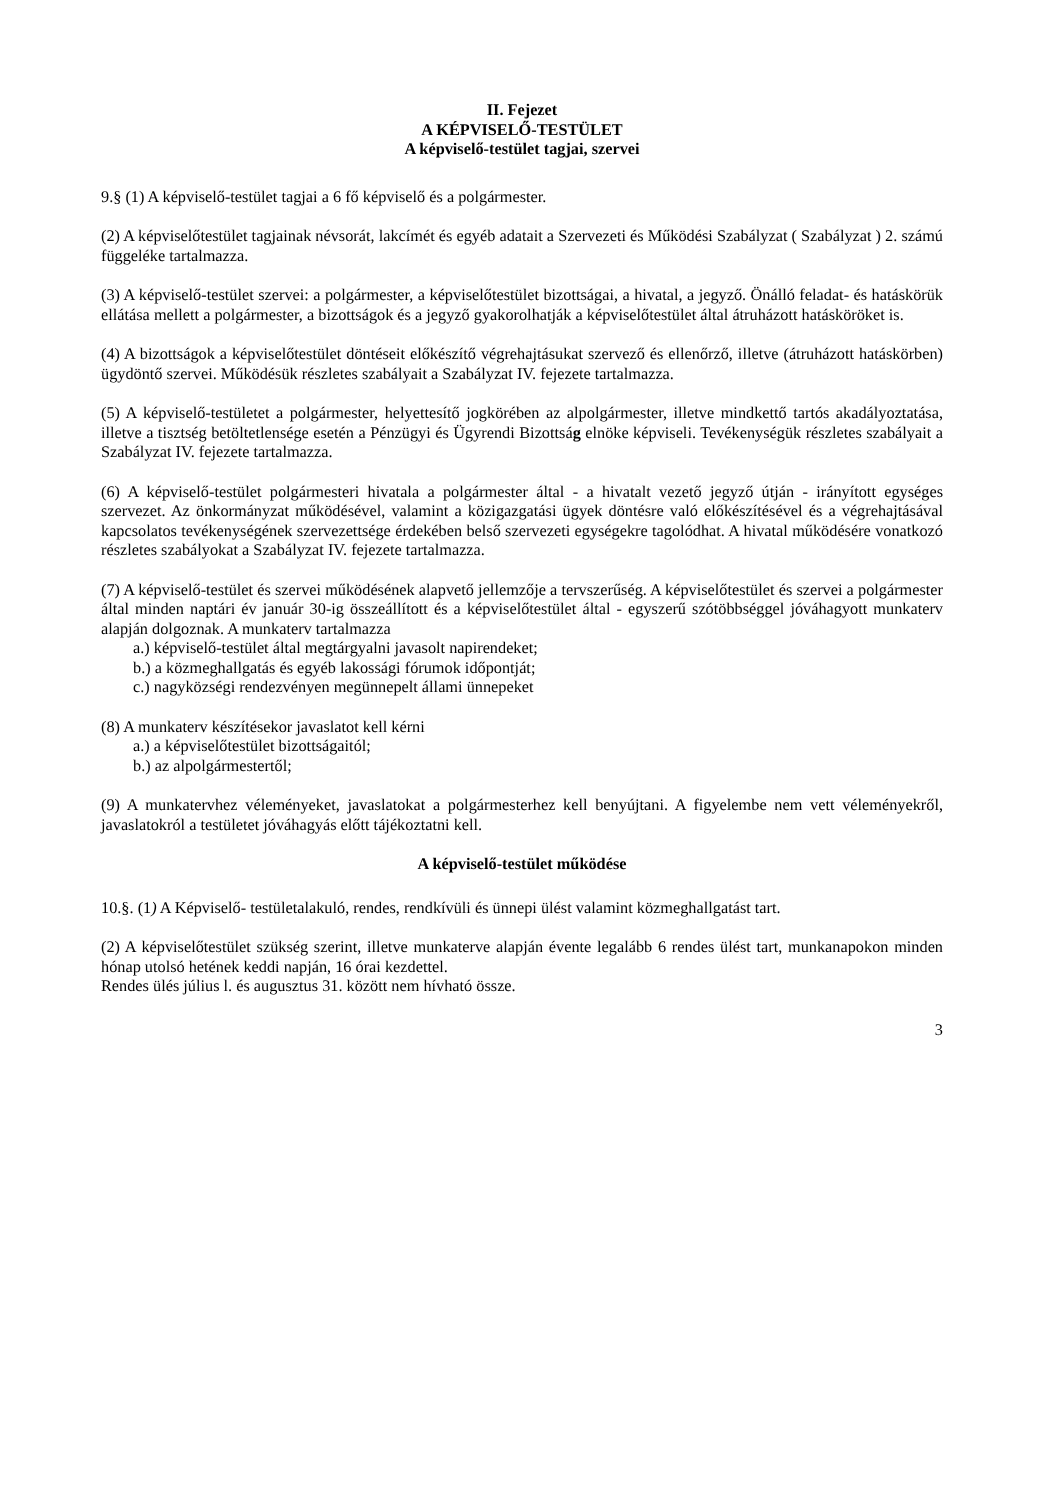II. Fejezet
A KÉPVISELŐ-TESTÜLET
A képviselő-testület tagjai, szervei
9.§ (1) A képviselő-testület tagjai a 6 fő képviselő és a polgármester.
(2) A képviselőtestület tagjainak névsorát, lakcímét és egyéb adatait a Szervezeti és Működési Szabályzat ( Szabályzat ) 2. számú függeléke tartalmazza.
(3) A képviselő-testület szervei: a polgármester, a képviselőtestület bizottságai, a hivatal, a jegyző. Önálló feladat- és hatáskörük ellátása mellett a polgármester, a bizottságok és a jegyző gyakorolhatják a képviselőtestület által átruházott hatásköröket is.
(4) A bizottságok a képviselőtestület döntéseit előkészítő végrehajtásukat szervező és ellenőrző, illetve (átruházott hatáskörben) ügydöntő szervei. Működésük részletes szabályait a Szabályzat IV. fejezete tartalmazza.
(5) A képviselő-testületet a polgármester, helyettesítő jogkörében az alpolgármester, illetve mindkettő tartós akadályoztatása, illetve a tisztség betöltetlensége esetén a Pénzügyi és Ügyrendi Bizottság elnöke képviseli. Tevékenységük részletes szabályait a Szabályzat IV. fejezete tartalmazza.
(6) A képviselő-testület polgármesteri hivatala a polgármester által - a hivatalt vezető jegyző útján - irányított egységes szervezet. Az önkormányzat működésével, valamint a közigazgatási ügyek döntésre való előkészítésével és a végrehajtásával kapcsolatos tevékenységének szervezettsége érdekében belső szervezeti egységekre tagolódhat. A hivatal működésére vonatkozó részletes szabályokat a Szabályzat IV. fejezete tartalmazza.
(7) A képviselő-testület és szervei működésének alapvető jellemzője a tervszerűség. A képviselőtestület és szervei a polgármester által minden naptári év január 30-ig összeállított és a képviselőtestület által - egyszerű szótöbbséggel jóváhagyott munkaterv alapján dolgoznak. A munkaterv tartalmazza
a.) képviselő-testület által megtárgyalni javasolt napirendeket;
b.) a közmeghallgatás és egyéb lakossági fórumok időpontját;
c.) nagyközségi rendezvényen megünnepelt állami ünnepeket
(8) A munkaterv készítésekor javaslatot kell kérni
a.) a képviselőtestület bizottságaitól;
b.) az alpolgármestertől;
(9) A munkatervhez véleményeket, javaslatokat a polgármesterhez kell benyújtani. A figyelembe nem vett véleményekről, javaslatokról a testületet jóváhagyás előtt tájékoztatni kell.
A képviselő-testület működése
10.§. (1) A Képviselő- testületalakuló, rendes, rendkívüli és ünnepi ülést valamint közmeghallgatást tart.
(2) A képviselőtestület szükség szerint, illetve munkaterve alapján évente legalább 6 rendes ülést tart, munkanapokon minden hónap utolsó hetének keddi napján, 16 órai kezdettel.
Rendes ülés július l. és augusztus 31. között nem hívható össze.
3